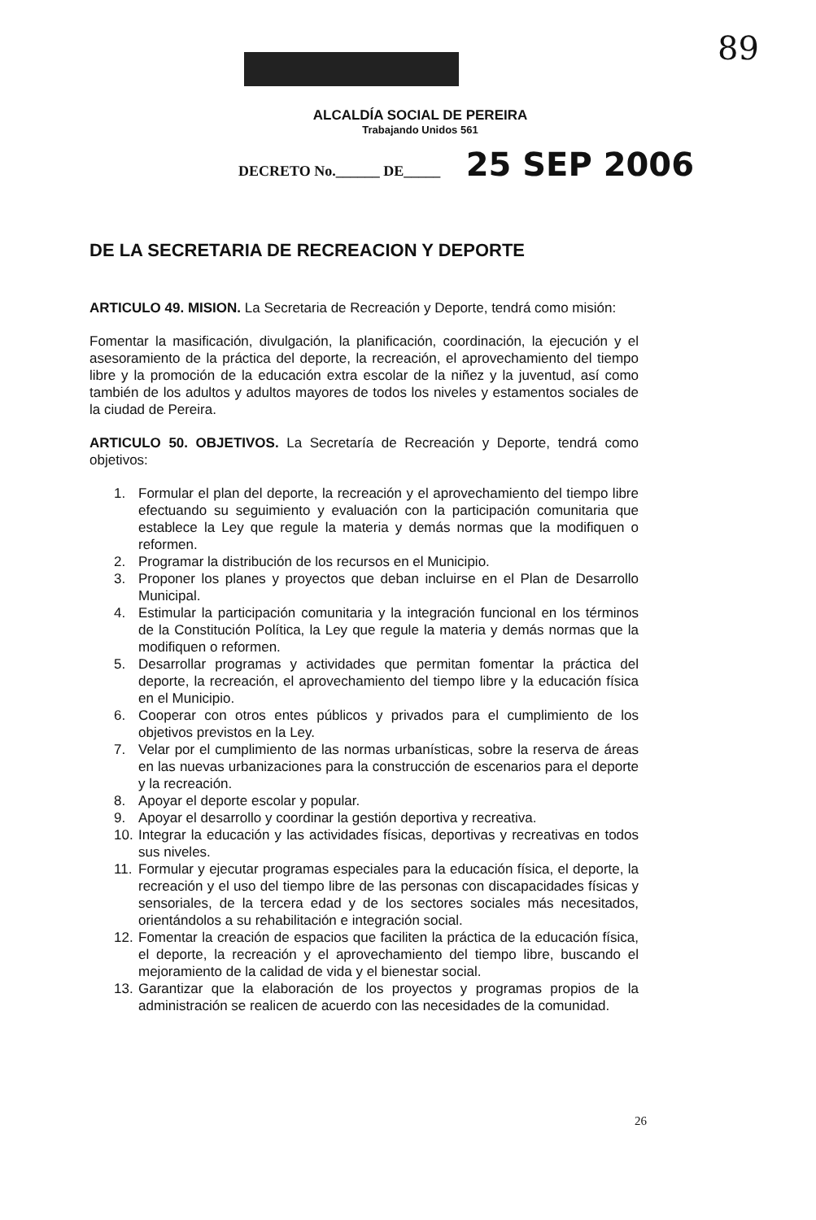89
ALCALDÍA SOCIAL DE PEREIRA
Trabajando Unidos 561
DECRETO No.______ DE_____ 25 SEP 2006
DE LA SECRETARIA DE RECREACION Y DEPORTE
ARTICULO 49. MISION. La Secretaria de Recreación y Deporte, tendrá como misión:
Fomentar la masificación, divulgación, la planificación, coordinación, la ejecución y el asesoramiento de la práctica del deporte, la recreación, el aprovechamiento del tiempo libre y la promoción de la educación extra escolar de la niñez y la juventud, así como también de los adultos y adultos mayores de todos los niveles y estamentos sociales de la ciudad de Pereira.
ARTICULO 50. OBJETIVOS. La Secretaría de Recreación y Deporte, tendrá como objetivos:
1. Formular el plan del deporte, la recreación y el aprovechamiento del tiempo libre efectuando su seguimiento y evaluación con la participación comunitaria que establece la Ley que regule la materia y demás normas que la modifiquen o reformen.
2. Programar la distribución de los recursos en el Municipio.
3. Proponer los planes y proyectos que deban incluirse en el Plan de Desarrollo Municipal.
4. Estimular la participación comunitaria y la integración funcional en los términos de la Constitución Política, la Ley que regule la materia y demás normas que la modifiquen o reformen.
5. Desarrollar programas y actividades que permitan fomentar la práctica del deporte, la recreación, el aprovechamiento del tiempo libre y la educación física en el Municipio.
6. Cooperar con otros entes públicos y privados para el cumplimiento de los objetivos previstos en la Ley.
7. Velar por el cumplimiento de las normas urbanísticas, sobre la reserva de áreas en las nuevas urbanizaciones para la construcción de escenarios para el deporte y la recreación.
8. Apoyar el deporte escolar y popular.
9. Apoyar el desarrollo y coordinar la gestión deportiva y recreativa.
10. Integrar la educación y las actividades físicas, deportivas y recreativas en todos sus niveles.
11. Formular y ejecutar programas especiales para la educación física, el deporte, la recreación y el uso del tiempo libre de las personas con discapacidades físicas y sensoriales, de la tercera edad y de los sectores sociales más necesitados, orientándolos a su rehabilitación e integración social.
12. Fomentar la creación de espacios que faciliten la práctica de la educación física, el deporte, la recreación y el aprovechamiento del tiempo libre, buscando el mejoramiento de la calidad de vida y el bienestar social.
13. Garantizar que la elaboración de los proyectos y programas propios de la administración se realicen de acuerdo con las necesidades de la comunidad.
26